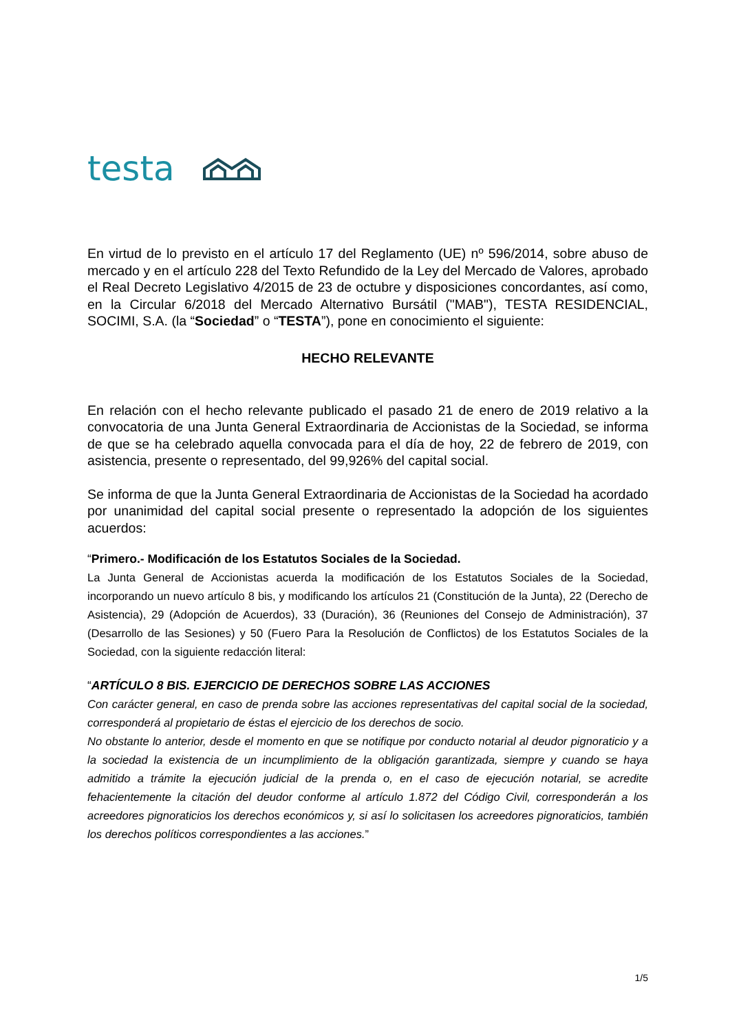testa
En virtud de lo previsto en el artículo 17 del Reglamento (UE) nº 596/2014, sobre abuso de mercado y en el artículo 228 del Texto Refundido de la Ley del Mercado de Valores, aprobado el Real Decreto Legislativo 4/2015 de 23 de octubre y disposiciones concordantes, así como, en la Circular 6/2018 del Mercado Alternativo Bursátil ("MAB"), TESTA RESIDENCIAL, SOCIMI, S.A. (la “Sociedad” o “TESTA”), pone en conocimiento el siguiente:
HECHO RELEVANTE
En relación con el hecho relevante publicado el pasado 21 de enero de 2019 relativo a la convocatoria de una Junta General Extraordinaria de Accionistas de la Sociedad, se informa de que se ha celebrado aquella convocada para el día de hoy, 22 de febrero de 2019, con asistencia, presente o representado, del 99,926% del capital social.
Se informa de que la Junta General Extraordinaria de Accionistas de la Sociedad ha acordado por unanimidad del capital social presente o representado la adopción de los siguientes acuerdos:
“Primero.- Modificación de los Estatutos Sociales de la Sociedad.
La Junta General de Accionistas acuerda la modificación de los Estatutos Sociales de la Sociedad, incorporando un nuevo artículo 8 bis, y modificando los artículos 21 (Constitución de la Junta), 22 (Derecho de Asistencia), 29 (Adopción de Acuerdos), 33 (Duración), 36 (Reuniones del Consejo de Administración), 37 (Desarrollo de las Sesiones) y 50 (Fuero Para la Resolución de Conflictos) de los Estatutos Sociales de la Sociedad, con la siguiente redacción literal:
“ARTÍCULO 8 BIS. EJERCICIO DE DERECHOS SOBRE LAS ACCIONES
Con carácter general, en caso de prenda sobre las acciones representativas del capital social de la sociedad, corresponderá al propietario de éstas el ejercicio de los derechos de socio.
No obstante lo anterior, desde el momento en que se notifique por conducto notarial al deudor pignoraticio y a la sociedad la existencia de un incumplimiento de la obligación garantizada, siempre y cuando se haya admitido a trámite la ejecución judicial de la prenda o, en el caso de ejecución notarial, se acredite fehacientemente la citación del deudor conforme al artículo 1.872 del Código Civil, corresponderán a los acreedores pignoraticios los derechos económicos y, si así lo solicitasen los acreedores pignoraticios, también los derechos políticos correspondientes a las acciones.”
1/5